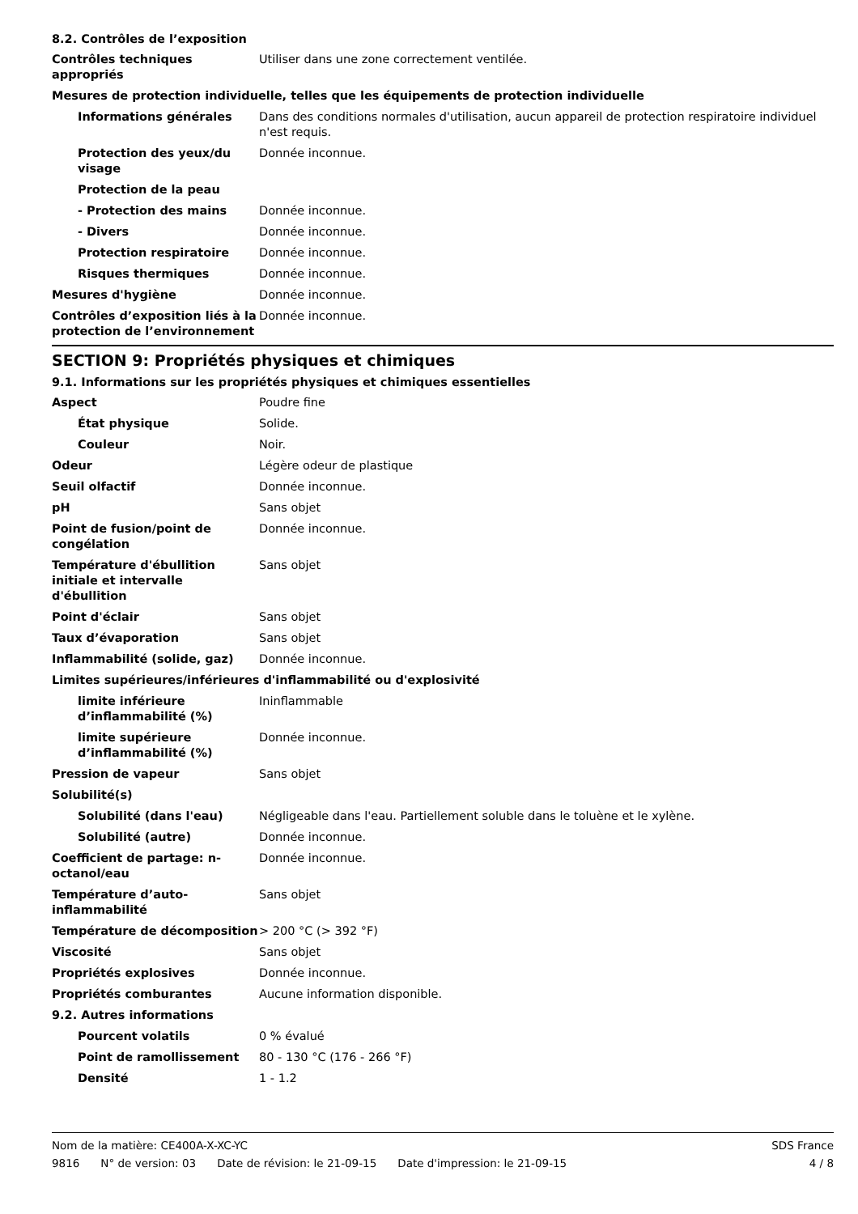8.2. Contrôles de l’exposition
| Contrôles techniques appropriés | Utiliser dans une zone correctement ventilée. |
| Mesures de protection individuelle, telles que les équipements de protection individuelle | |
| Informations générales | Dans des conditions normales d'utilisation, aucun appareil de protection respiratoire individuel n'est requis. |
| Protection des yeux/du visage | Donnée inconnue. |
| Protection de la peau | |
| - Protection des mains | Donnée inconnue. |
| - Divers | Donnée inconnue. |
| Protection respiratoire | Donnée inconnue. |
| Risques thermiques | Donnée inconnue. |
| Mesures d'hygiène | Donnée inconnue. |
| Contrôles d’exposition liés à la protection de l’environnement | Donnée inconnue. |
SECTION 9: Propriétés physiques et chimiques
9.1. Informations sur les propriétés physiques et chimiques essentielles
| Aspect | Poudre fine |
| État physique | Solide. |
| Couleur | Noir. |
| Odeur | Légère odeur de plastique |
| Seuil olfactif | Donnée inconnue. |
| pH | Sans objet |
| Point de fusion/point de congélation | Donnée inconnue. |
| Température d'ébullition initiale et intervalle d'ébullition | Sans objet |
| Point d'éclair | Sans objet |
| Taux d’évaporation | Sans objet |
| Inflammabilité (solide, gaz) | Donnée inconnue. |
| Limites supérieures/inférieures d'inflammabilité ou d'explosivité | |
| limite inférieure d’inflammabilité (%) | Ininflammable |
| limite supérieure d’inflammabilité (%) | Donnée inconnue. |
| Pression de vapeur | Sans objet |
| Solubilité(s) | |
| Solubilité (dans l'eau) | Négligeable dans l'eau. Partiellement soluble dans le toluène et le xylène. |
| Solubilité (autre) | Donnée inconnue. |
| Coefficient de partage: n-octanol/eau | Donnée inconnue. |
| Température d’auto-inflammabilité | Sans objet |
| Température de décomposition | > 200 °C (> 392 °F) |
| Viscosité | Sans objet |
| Propriétés explosives | Donnée inconnue. |
| Propriétés comburantes | Aucune information disponible. |
| 9.2. Autres informations | |
| Pourcent volatils | 0 % évalué |
| Point de ramollissement | 80 - 130 °C (176 - 266 °F) |
| Densité | 1 - 1.2 |
Nom de la matière: CE400A-X-XC-YC
9816 N° de version: 03 Date de révision: le 21-09-15 Date d'impression: le 21-09-15
SDS France
4 / 8